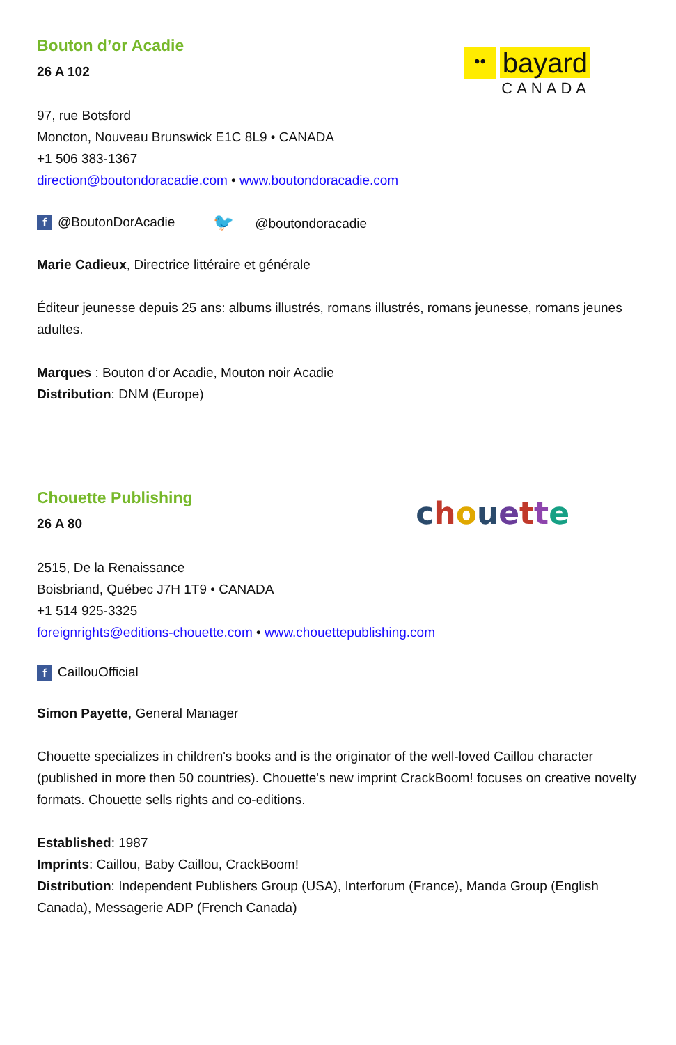Bouton d’or Acadie
26 A 102
•• bayard
CANADA
97, rue Botsford
Moncton, Nouveau Brunswick E1C 8L9 • CANADA
+1 506 383-1367
direction@boutondoracadie.com • www.boutondoracadie.com
f @BoutonDorAcadie 🐦 @boutondoracadie
Marie Cadieux, Directrice littéraire et générale
Éditeur jeunesse depuis 25 ans: albums illustrés, romans illustrés, romans jeunesse, romans jeunes adultes.
Marques : Bouton d’or Acadie, Mouton noir Acadie
Distribution: DNM (Europe)
Chouette Publishing
26 A 80
chouette
2515, De la Renaissance
Boisbriand, Québec J7H 1T9 • CANADA
+1 514 925-3325
foreignrights@editions-chouette.com • www.chouettepublishing.com
f CaillouOfficial
Simon Payette, General Manager
Chouette specializes in children's books and is the originator of the well-loved Caillou character (published in more then 50 countries). Chouette's new imprint CrackBoom! focuses on creative novelty formats. Chouette sells rights and co-editions.
Established: 1987
Imprints: Caillou, Baby Caillou, CrackBoom!
Distribution: Independent Publishers Group (USA), Interforum (France), Manda Group (English Canada), Messagerie ADP (French Canada)